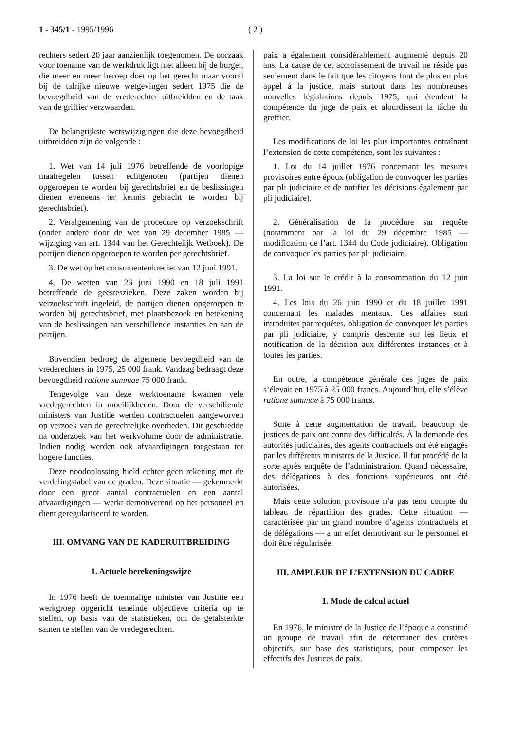1 - 345/1 - 1995/1996 ( 2 )
rechters sedert 20 jaar aanzienlijk toegenomen. De oorzaak voor toename van de werkdruk ligt niet alleen bij de burger, die meer en meer beroep doet op het gerecht maar vooral bij de talrijke nieuwe wetgevingen sedert 1975 die de bevoegdheid van de vrederechter uitbreidden en de taak van de griffier verzwaarden.
De belangrijkste wetswijzigingen die deze bevoegdheid uitbreidden zijn de volgende :
1. Wet van 14 juli 1976 betreffende de voorlopige maatregelen tussen echtgenoten (partijen dienen opgeroepen te worden bij gerechtsbrief en de beslissingen dienen eveneens ter kennis gebracht te worden bij gerechtsbrief).
2. Veralgemening van de procedure op verzoekschrift (onder andere door de wet van 29 december 1985 — wijziging van art. 1344 van het Gerechtelijk Wetboek). De partijen dienen opgeroepen te worden per gerechtsbrief.
3. De wet op het consumentenkrediet van 12 juni 1991.
4. De wetten van 26 juni 1990 en 18 juli 1991 betreffende de geesteszieken. Deze zaken worden bij verzoekschrift ingeleid, de partijen dienen opgeroepen te worden bij gerechtsbrief, met plaatsbezoek en betekening van de beslissingen aan verschillende instanties en aan de partijen.
Bovendien bedroeg de algemene bevoegdheid van de vrederechters in 1975, 25 000 frank. Vandaag bedraagt deze bevoegdheid ratione summae 75 000 frank.
Tengevolge van deze werktoename kwamen vele vredegerechten in moeilijkheden. Door de verschillende ministers van Justitie werden contractuelen aangeworven op verzoek van de gerechtelijke overheden. Dit geschiedde na onderzoek van het werkvolume door de administratie. Indien nodig werden ook afvaardigingen toegestaan tot hogere functies.
Deze noodoplossing hield echter geen rekening met de verdelingstabel van de graden. Deze situatie — gekenmerkt door een groot aantal contractuelen en een aantal afvaardigingen — werkt demotiverend op het personeel en dient geregulariseerd te worden.
III. OMVANG VAN DE KADERUITBREIDING
1. Actuele berekeningswijze
In 1976 heeft de toenmalige minister van Justitie een werkgroep opgericht teneinde objectieve criteria op te stellen, op basis van de statistieken, om de getalsterkte samen te stellen van de vredegerechten.
paix a également considérablement augmenté depuis 20 ans. La cause de cet accroissement de travail ne réside pas seulement dans le fait que les citoyens font de plus en plus appel à la justice, mais surtout dans les nombreuses nouvelles législations depuis 1975, qui étendent la compétence du juge de paix et alourdissent la tâche du greffier.
Les modifications de loi les plus importantes entraînant l’extension de cette compétence, sont les suivantes :
1. Loi du 14 juillet 1976 concernant les mesures provisoires entre époux (obligation de convoquer les parties par pli judiciaire et de notifier les décisions également par pli judiciaire).
2. Généralisation de la procédure sur requête (notamment par la loi du 29 décembre 1985 — modification de l’art. 1344 du Code judiciaire). Obligation de convoquer les parties par pli judiciaire.
3. La loi sur le crédit à la consommation du 12 juin 1991.
4. Les lois du 26 juin 1990 et du 18 juillet 1991 concernant les malades mentaux. Ces affaires sont introduites par requêtes, obligation de convoquer les parties par pli judiciaire, y compris descente sur les lieux et notification de la décision aux différentes instances et à toutes les parties.
En outre, la compétence générale des juges de paix s’élevait en 1975 à 25 000 francs. Aujourd’hui, elle s’élève ratione summae à 75 000 francs.
Suite à cette augmentation de travail, beaucoup de justices de paix ont connu des difficultés. À la demande des autorités judiciaires, des agents contractuels ont été engagés par les différents ministres de la Justice. Il fut procédé de la sorte après enquête de l’administration. Quand nécessaire, des délégations à des fonctions supérieures ont été autorisées.
Mais cette solution provisoire n’a pas tenu compte du tableau de répartition des grades. Cette situation — caractérisée par un grand nombre d’agents contractuels et de délégations — a un effet démotivant sur le personnel et doit être régularisée.
III. AMPLEUR DE L’EXTENSION DU CADRE
1. Mode de calcul actuel
En 1976, le ministre de la Justice de l’époque a constitué un groupe de travail afin de déterminer des critères objectifs, sur base des statistiques, pour composer les effectifs des Justices de paix.